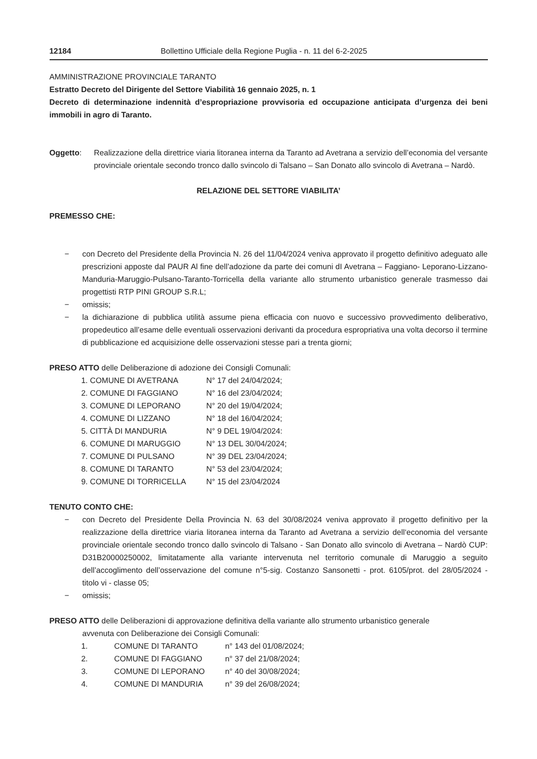12184 Bollettino Ufficiale della Regione Puglia - n. 11 del 6-2-2025
AMMINISTRAZIONE PROVINCIALE TARANTO
Estratto Decreto del Dirigente del Settore Viabilità 16 gennaio 2025, n. 1
Decreto di determinazione indennità d’espropriazione provvisoria ed occupazione anticipata d’urgenza dei beni immobili in agro di Taranto.
Oggetto: Realizzazione della direttrice viaria litoranea interna da Taranto ad Avetrana a servizio dell’economia del versante provinciale orientale secondo tronco dallo svincolo di Talsano – San Donato allo svincolo di Avetrana – Nardò.
RELAZIONE DEL SETTORE VIABILITA’
PREMESSO CHE:
− con Decreto del Presidente della Provincia N. 26 del 11/04/2024 veniva approvato il progetto definitivo adeguato alle prescrizioni apposte dal PAUR Al fine dell’adozione da parte dei comuni dI Avetrana – Faggiano- Leporano-Lizzano-Manduria-Maruggio-Pulsano-Taranto-Torricella della variante allo strumento urbanistico generale trasmesso dai progettisti RTP PINI GROUP S.R.L;
− omissis;
− la dichiarazione di pubblica utilità assume piena efficacia con nuovo e successivo provvedimento deliberativo, propedeutico all’esame delle eventuali osservazioni derivanti da procedura espropriativa una volta decorso il termine di pubblicazione ed acquisizione delle osservazioni stesse pari a trenta giorni;
PRESO ATTO delle Deliberazione di adozione dei Consigli Comunali:
| 1. COMUNE DI AVETRANA | N° 17 del 24/04/2024; |
| 2. COMUNE DI FAGGIANO | N° 16 del 23/04/2024; |
| 3. COMUNE DI LEPORANO | N° 20 del 19/04/2024; |
| 4. COMUNE DI LIZZANO | N° 18 del 16/04/2024; |
| 5. CITTÀ DI MANDURIA | N° 9 DEL 19/04/2024: |
| 6. COMUNE DI MARUGGIO | N° 13 DEL 30/04/2024; |
| 7. COMUNE DI PULSANO | N° 39 DEL 23/04/2024; |
| 8. COMUNE DI TARANTO | N° 53 del 23/04/2024; |
| 9. COMUNE DI TORRICELLA | N° 15 del 23/04/2024 |
TENUTO CONTO CHE:
− con Decreto del Presidente Della Provincia N. 63 del 30/08/2024 veniva approvato il progetto definitivo per la realizzazione della direttrice viaria litoranea interna da Taranto ad Avetrana a servizio dell‘economia del versante provinciale orientale secondo tronco dallo svincolo di Talsano - San Donato allo svincolo di Avetrana – Nardò CUP: D31B20000250002, limitatamente alla variante intervenuta nel territorio comunale di Maruggio a seguito dell’accoglimento dell’osservazione del comune n°5-sig. Costanzo Sansonetti - prot. 6105/prot. del 28/05/2024 - titolo vi - classe 05;
− omissis;
PRESO ATTO delle Deliberazioni di approvazione definitiva della variante allo strumento urbanistico generale
avvenuta con Deliberazione dei Consigli Comunali:
| 1. | COMUNE DI TARANTO | n° 143 del 01/08/2024; |
| 2. | COMUNE DI FAGGIANO | n° 37 del 21/08/2024; |
| 3. | COMUNE DI LEPORANO | n° 40 del 30/08/2024; |
| 4. | COMUNE DI MANDURIA | n° 39 del 26/08/2024; |